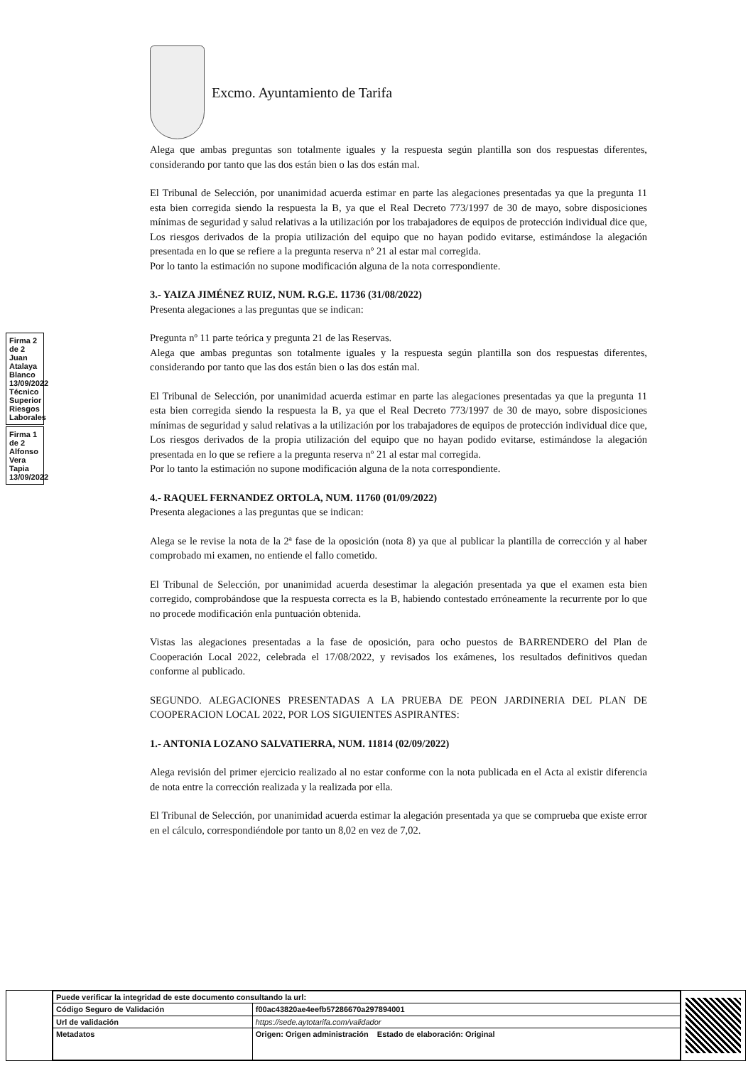Excmo. Ayuntamiento de Tarifa
Alega que ambas preguntas son totalmente iguales y la respuesta según plantilla son dos respuestas diferentes, considerando por tanto que las dos están bien o las dos están mal.
El Tribunal de Selección, por unanimidad acuerda estimar en parte las alegaciones presentadas ya que la pregunta 11 esta bien corregida siendo la respuesta la B, ya que el Real Decreto 773/1997 de 30 de mayo, sobre disposiciones mínimas de seguridad y salud relativas a la utilización por los trabajadores de equipos de protección individual dice que, Los riesgos derivados de la propia utilización del equipo que no hayan podido evitarse, estimándose la alegación presentada en lo que se refiere a la pregunta reserva nº 21 al estar mal corregida.
Por lo tanto la estimación no supone modificación alguna de la nota correspondiente.
3.- YAIZA JIMÉNEZ RUIZ, NUM. R.G.E. 11736 (31/08/2022)
Presenta alegaciones a las preguntas que se indican:
Pregunta nº 11 parte teórica y pregunta 21 de las Reservas.
Alega que ambas preguntas son totalmente iguales y la respuesta según plantilla son dos respuestas diferentes, considerando por tanto que las dos están bien o las dos están mal.
El Tribunal de Selección, por unanimidad acuerda estimar en parte las alegaciones presentadas ya que la pregunta 11 esta bien corregida siendo la respuesta la B, ya que el Real Decreto 773/1997 de 30 de mayo, sobre disposiciones mínimas de seguridad y salud relativas a la utilización por los trabajadores de equipos de protección individual dice que, Los riesgos derivados de la propia utilización del equipo que no hayan podido evitarse, estimándose la alegación presentada en lo que se refiere a la pregunta reserva nº 21 al estar mal corregida.
Por lo tanto la estimación no supone modificación alguna de la nota correspondiente.
4.- RAQUEL FERNANDEZ ORTOLA, NUM. 11760 (01/09/2022)
Presenta alegaciones a las preguntas que se indican:
Alega se le revise la nota de la 2ª fase de la oposición (nota 8) ya que al publicar la plantilla de corrección y al haber comprobado mi examen, no entiende el fallo cometido.
El Tribunal de Selección, por unanimidad acuerda desestimar la alegación presentada ya que el examen esta bien corregido, comprobándose que la respuesta correcta es la B, habiendo contestado erróneamente la recurrente por lo que no procede modificación enla puntuación obtenida.
Vistas las alegaciones presentadas a la fase de oposición, para ocho puestos de BARRENDERO del Plan de Cooperación Local 2022, celebrada el 17/08/2022, y revisados los exámenes, los resultados definitivos quedan conforme al publicado.
SEGUNDO. ALEGACIONES PRESENTADAS A LA PRUEBA DE PEON JARDINERIA DEL PLAN DE COOPERACION LOCAL 2022, POR LOS SIGUIENTES ASPIRANTES:
1.- ANTONIA LOZANO SALVATIERRA, NUM. 11814 (02/09/2022)
Alega revisión del primer ejercicio realizado al no estar conforme con la nota publicada en el Acta al existir diferencia de nota entre la corrección realizada y la realizada por ella.
El Tribunal de Selección, por unanimidad acuerda estimar la alegación presentada ya que se comprueba que existe error en el cálculo, correspondiéndole por tanto un 8,02 en vez de 7,02.
Firma 2 de 2 Juan Atalaya Blanco 13/09/2022 Técnico Superior Riesgos Laborales
Firma 1 de 2 Alfonso Vera Tapia 13/09/2022
| Puede verificar la integridad de este documento consultando la url: | |
| Código Seguro de Validación | f00ac43820ae4eefb57286670a297894001 |
| Url de validación | https://sede.aytotarifa.com/validador |
| Metadatos | Origen: Origen administración Estado de elaboración: Original |